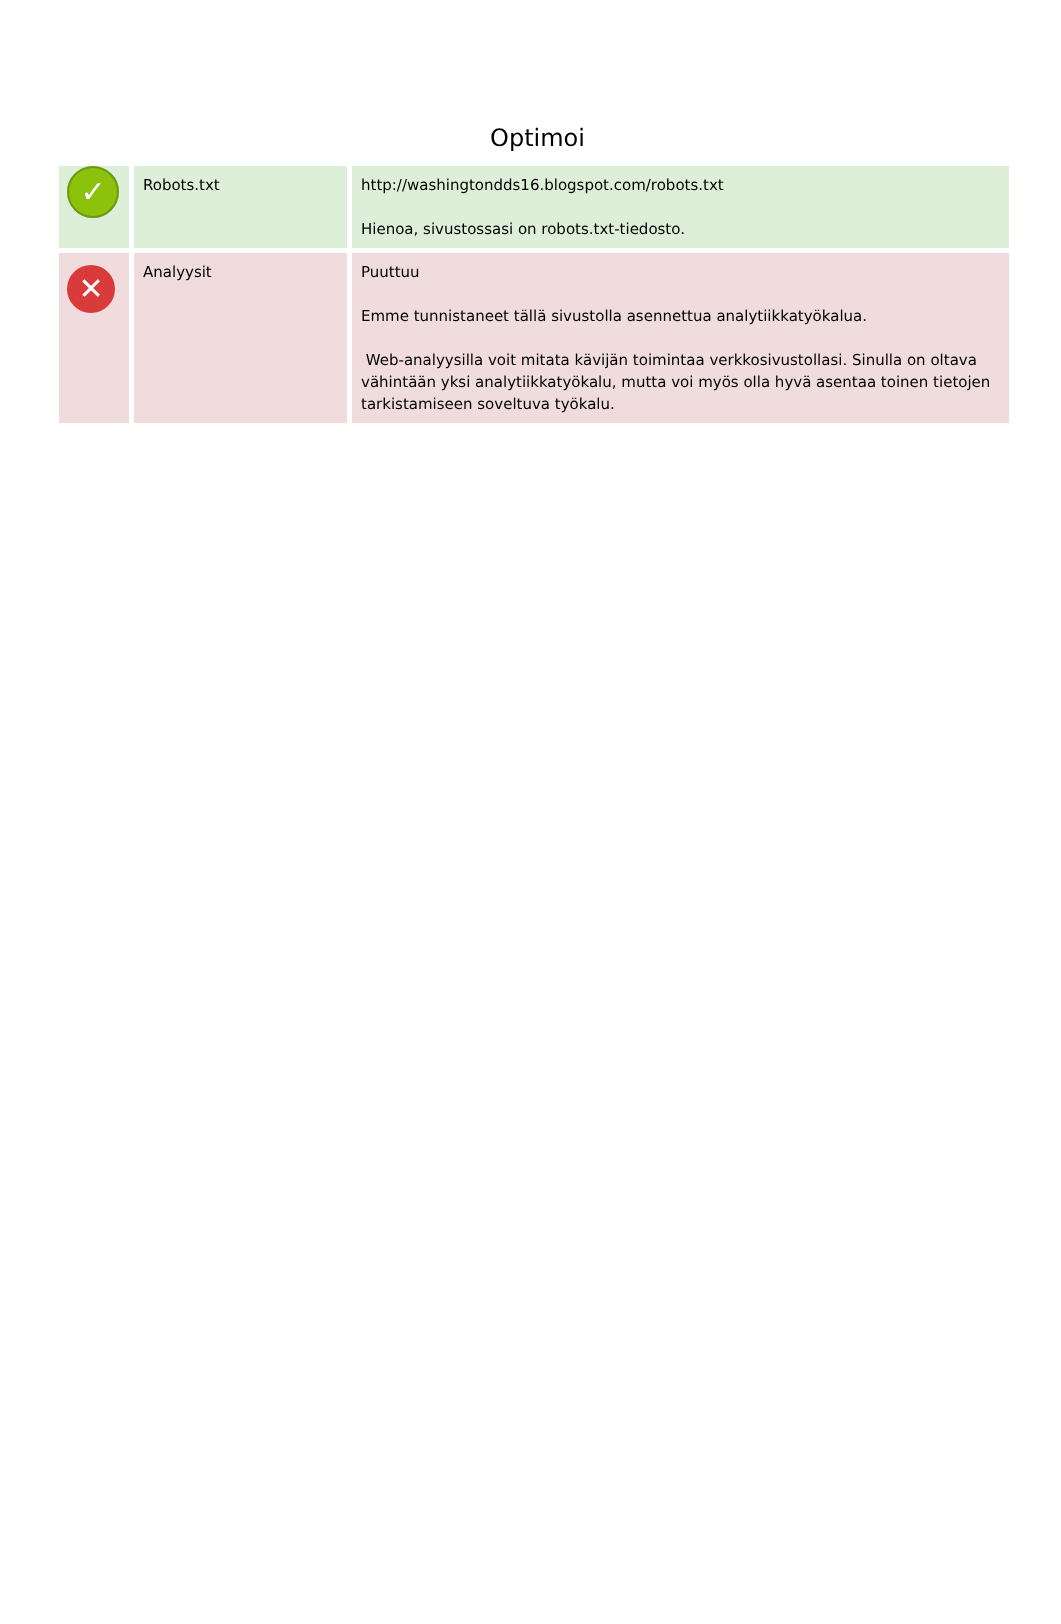Optimoi
| ✓ | Robots.txt | http://washingtondds16.blogspot.com/robots.txt Hienoa, sivustossasi on robots.txt-tiedosto. |
| ✕ | Analyysit | Puuttuu Emme tunnistaneet tällä sivustolla asennettua analytiikkatyökalua. Web-analyysilla voit mitata kävijän toimintaa verkkosivustollasi. Sinulla on oltava vähintään yksi analytiikkatyökalu, mutta voi myös olla hyvä asentaa toinen tietojen tarkistamiseen soveltuva työkalu. |